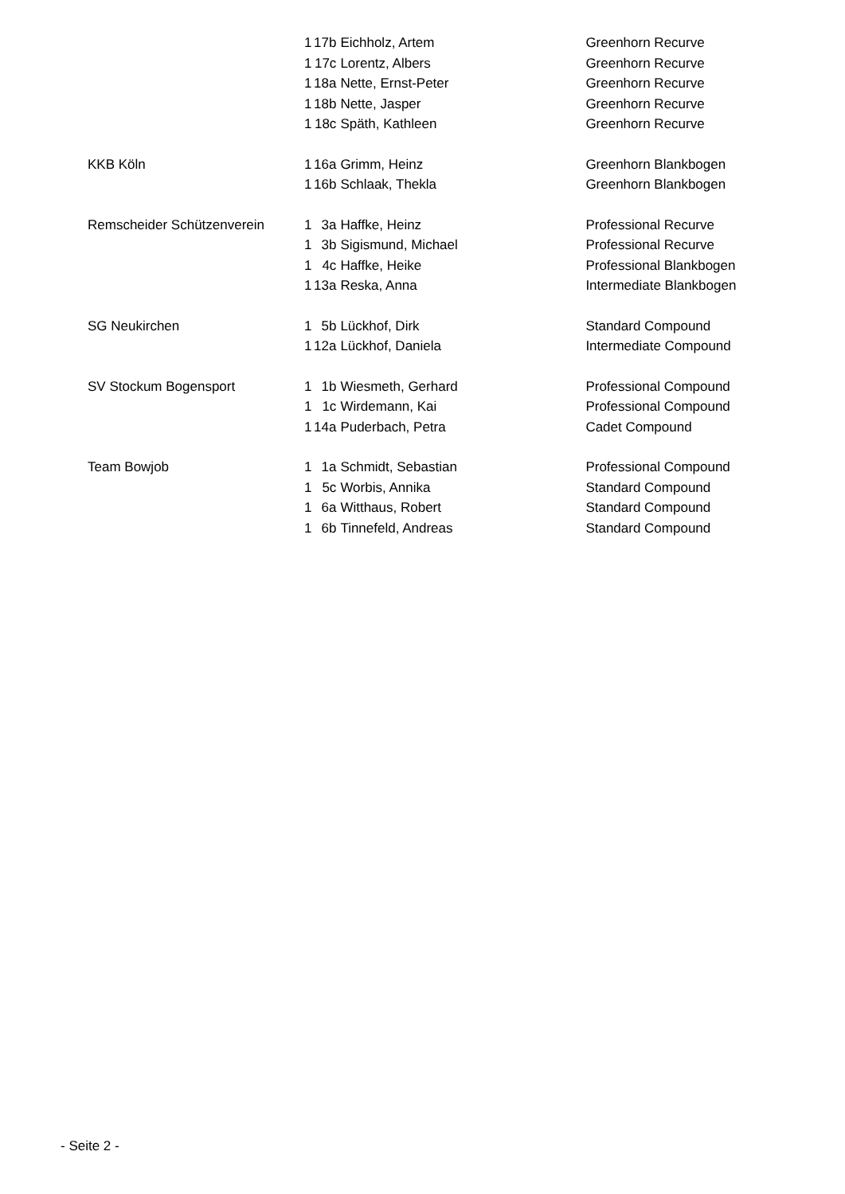| | 1 | 17b | Eichholz, Artem | Greenhorn Recurve |
| | 1 | 17c | Lorentz, Albers | Greenhorn Recurve |
| | 1 | 18a | Nette, Ernst-Peter | Greenhorn Recurve |
| | 1 | 18b | Nette, Jasper | Greenhorn Recurve |
| | 1 | 18c | Späth, Kathleen | Greenhorn Recurve |
| KKB Köln | 1 | 16a | Grimm, Heinz | Greenhorn Blankbogen |
| | 1 | 16b | Schlaak, Thekla | Greenhorn Blankbogen |
| Remscheider Schützenverein | 1 | 3a | Haffke, Heinz | Professional Recurve |
| | 1 | 3b | Sigismund, Michael | Professional Recurve |
| | 1 | 4c | Haffke, Heike | Professional Blankbogen |
| | 1 | 13a | Reska, Anna | Intermediate Blankbogen |
| SG Neukirchen | 1 | 5b | Lückhof, Dirk | Standard Compound |
| | 1 | 12a | Lückhof, Daniela | Intermediate Compound |
| SV Stockum Bogensport | 1 | 1b | Wiesmeth, Gerhard | Professional Compound |
| | 1 | 1c | Wirdemann, Kai | Professional Compound |
| | 1 | 14a | Puderbach, Petra | Cadet Compound |
| Team Bowjob | 1 | 1a | Schmidt, Sebastian | Professional Compound |
| | 1 | 5c | Worbis, Annika | Standard Compound |
| | 1 | 6a | Witthaus, Robert | Standard Compound |
| | 1 | 6b | Tinnefeld, Andreas | Standard Compound |
- Seite 2 -